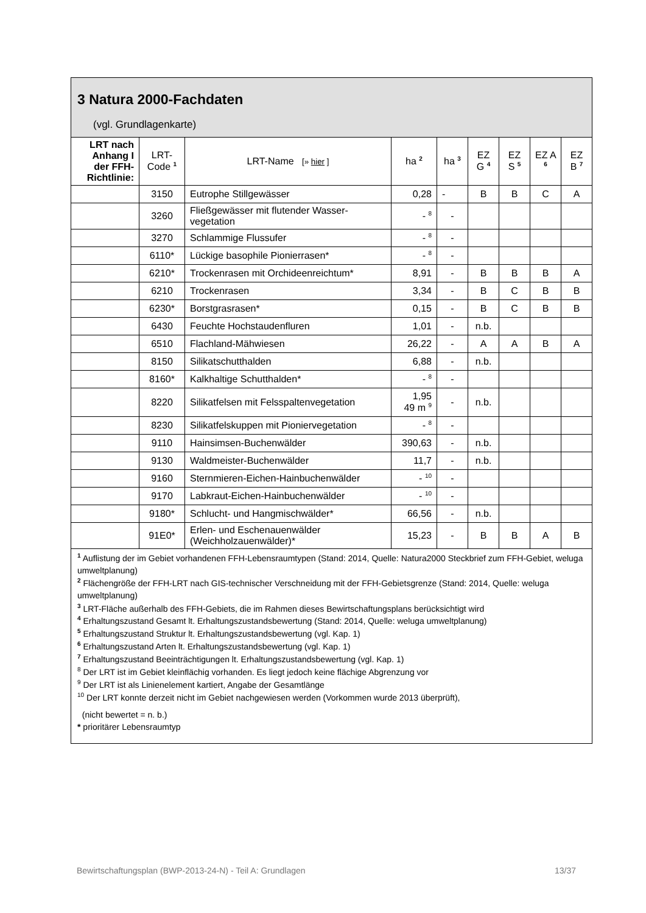3 Natura 2000-Fachdaten
(vgl. Grundlagenkarte)
| LRT nach Anhang I der FFH-Richtlinie: | LRT-Code <sup>1</sup> | LRT-Name [» hier ] | ha <sup>2</sup> | ha <sup>3</sup> | EZ G <sup>4</sup> | EZ S <sup>5</sup> | EZ A <sup>6</sup> | EZ B <sup>7</sup> |
| --- | --- | --- | --- | --- | --- | --- | --- | --- |
| | 3150 | Eutrophe Stillgewässer | 0,28 | - | B | B | C | A |
| | 3260 | Fließgewässer mit flutender Wasser-vegetation | - <sup>8</sup> | - | | | | |
| | 3270 | Schlammige Flussufer | - <sup>8</sup> | - | | | | |
| | 6110* | Lückige basophile Pionierrasen* | - <sup>8</sup> | - | | | | |
| | 6210* | Trockenrasen mit Orchideenreichtum* | 8,91 | - | B | B | B | A |
| | 6210 | Trockenrasen | 3,34 | - | B | C | B | B |
| | 6230* | Borstgrasrasen* | 0,15 | - | B | C | B | B |
| | 6430 | Feuchte Hochstaudenfluren | 1,01 | - | n.b. | | | |
| | 6510 | Flachland-Mähwiesen | 26,22 | - | A | A | B | A |
| | 8150 | Silikatschutthalden | 6,88 | - | n.b. | | | |
| | 8160* | Kalkhaltige Schutthalden* | - <sup>8</sup> | - | | | | |
| | 8220 | Silikatfelsen mit Felsspaltenvegetation | 1,95 49 m <sup>9</sup> | - | n.b. | | | |
| | 8230 | Silikatfelskuppen mit Pioniervegetation | - <sup>8</sup> | - | | | | |
| | 9110 | Hainsimsen-Buchenwälder | 390,63 | - | n.b. | | | |
| | 9130 | Waldmeister-Buchenwälder | 11,7 | - | n.b. | | | |
| | 9160 | Sternmieren-Eichen-Hainbuchenwälder | - <sup>10</sup> | - | | | | |
| | 9170 | Labkraut-Eichen-Hainbuchenwälder | - <sup>10</sup> | - | | | | |
| | 9180* | Schlucht- und Hangmischwälder* | 66,56 | - | n.b. | | | |
| | 91E0* | Erlen- und Eschenauenwälder (Weichholzauenwälder)* | 15,23 | - | B | B | A | B |
<sup>1</sup> Auflistung der im Gebiet vorhandenen FFH-Lebensraumtypen (Stand: 2014, Quelle: Natura2000 Steckbrief zum FFH-Gebiet, weluga umweltplanung)
<sup>2</sup> Flächengröße der FFH-LRT nach GIS-technischer Verschneidung mit der FFH-Gebietsgrenze (Stand: 2014, Quelle: weluga umweltplanung)
<sup>3</sup> LRT-Fläche außerhalb des FFH-Gebiets, die im Rahmen dieses Bewirtschaftungsplans berücksichtigt wird
<sup>4</sup> Erhaltungszustand Gesamt lt. Erhaltungszustandsbewertung (Stand: 2014, Quelle: weluga umweltplanung)
<sup>5</sup> Erhaltungszustand Struktur lt. Erhaltungszustandsbewertung (vgl. Kap. 1)
<sup>6</sup> Erhaltungszustand Arten lt. Erhaltungszustandsbewertung (vgl. Kap. 1)
<sup>7</sup> Erhaltungszustand Beeinträchtigungen lt. Erhaltungszustandsbewertung (vgl. Kap. 1)
<sup>8</sup> Der LRT ist im Gebiet kleinflächig vorhanden. Es liegt jedoch keine flächige Abgrenzung vor
<sup>9</sup> Der LRT ist als Linienelement kartiert, Angabe der Gesamtlänge
<sup>10</sup> Der LRT konnte derzeit nicht im Gebiet nachgewiesen werden (Vorkommen wurde 2013 überprüft),
(nicht bewertet = n. b.)
* prioritärer Lebensraumtyp
Bewirtschaftungsplan (BWP-2013-24-N) - Teil A: Grundlagen 13/37